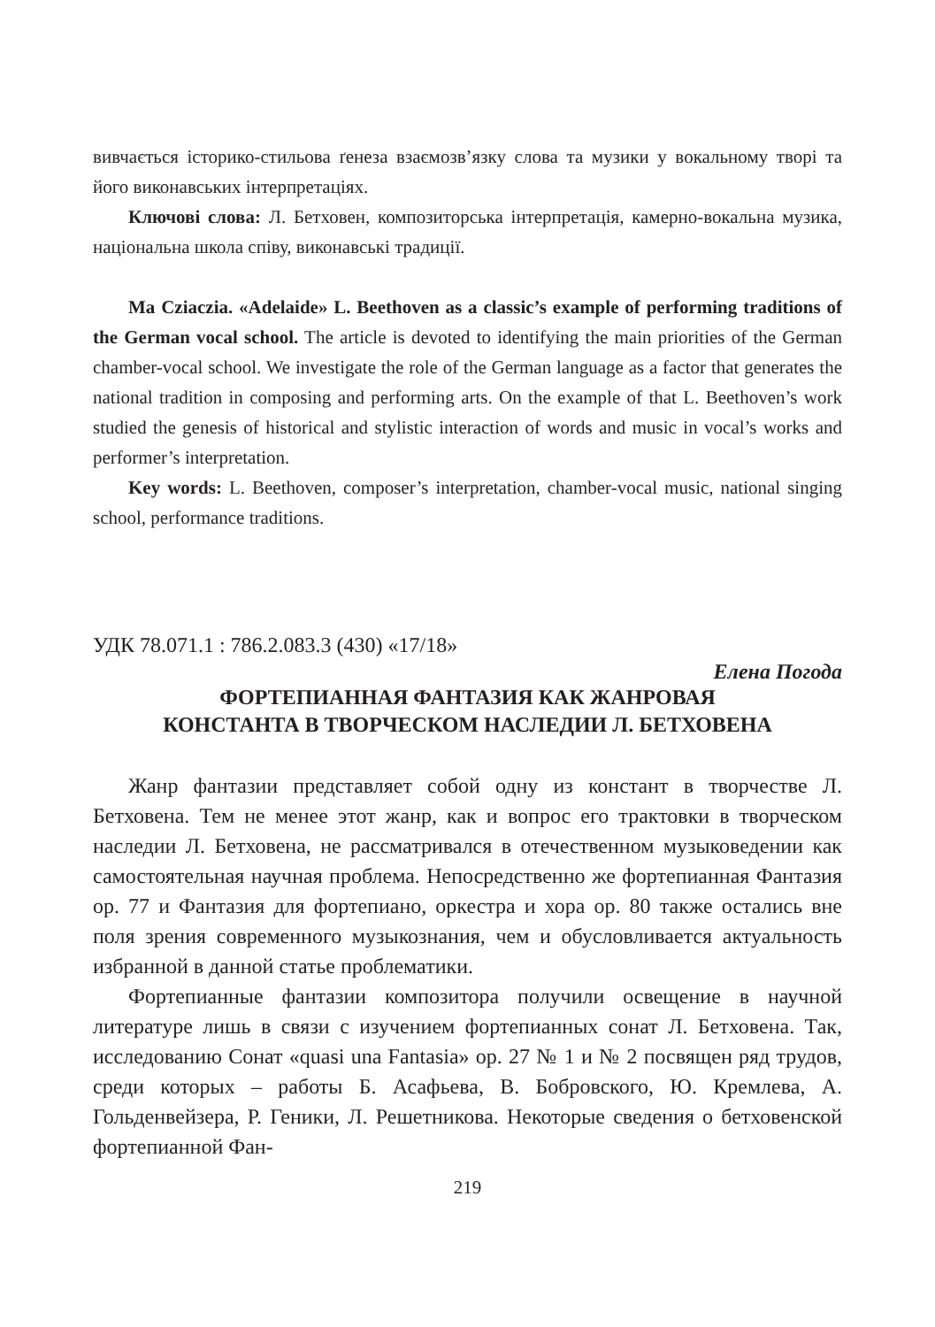вивчається історико-стильова ґенеза взаємозв’язку слова та музики у вокальному творі та його виконавських інтерпретаціях.
Ключові слова: Л. Бетховен, композиторська інтерпретація, камерно-вокальна музика, національна школа співу, виконавські традиції.
Ma Cziaczia. «Adelaide» L. Beethoven as a classic’s example of performing traditions of the German vocal school. The article is devoted to identifying the main priorities of the German chamber-vocal school. We investigate the role of the German language as a factor that generates the national tradition in composing and performing arts. On the example of that L. Beethoven’s work studied the genesis of historical and stylistic interaction of words and music in vocal’s works and performer’s interpretation.
Key words: L. Beethoven, composer’s interpretation, chamber-vocal music, national singing school, performance traditions.
УДК 78.071.1 : 786.2.083.3 (430) «17/18»
Елена Погода
ФОРТЕПИАННАЯ ФАНТАЗИЯ КАК ЖАНРОВАЯ
КОНСТАНТА В ТВОРЧЕСКОМ НАСЛЕДИИ Л. БЕТХОВЕНА
Жанр фантазии представляет собой одну из констант в творчестве Л. Бетховена. Тем не менее этот жанр, как и вопрос его трактовки в творческом наследии Л. Бетховена, не рассматривался в отечественном музыковедении как самостоятельная научная проблема. Непосредственно же фортепианная Фантазия ор. 77 и Фантазия для фортепиано, оркестра и хора ор. 80 также остались вне поля зрения современного музыкознания, чем и обусловливается актуальность избранной в данной статье проблематики.
Фортепианные фантазии композитора получили освещение в научной литературе лишь в связи с изучением фортепианных сонат Л. Бетховена. Так, исследованию Сонат «quasi una Fantasia» ор. 27 № 1 и № 2 посвящен ряд трудов, среди которых – работы Б. Асафьева, В. Бобровского, Ю. Кремлева, А. Гольденвейзера, Р. Геники, Л. Решетникова. Некоторые сведения о бетховенской фортепианной Фан-
219